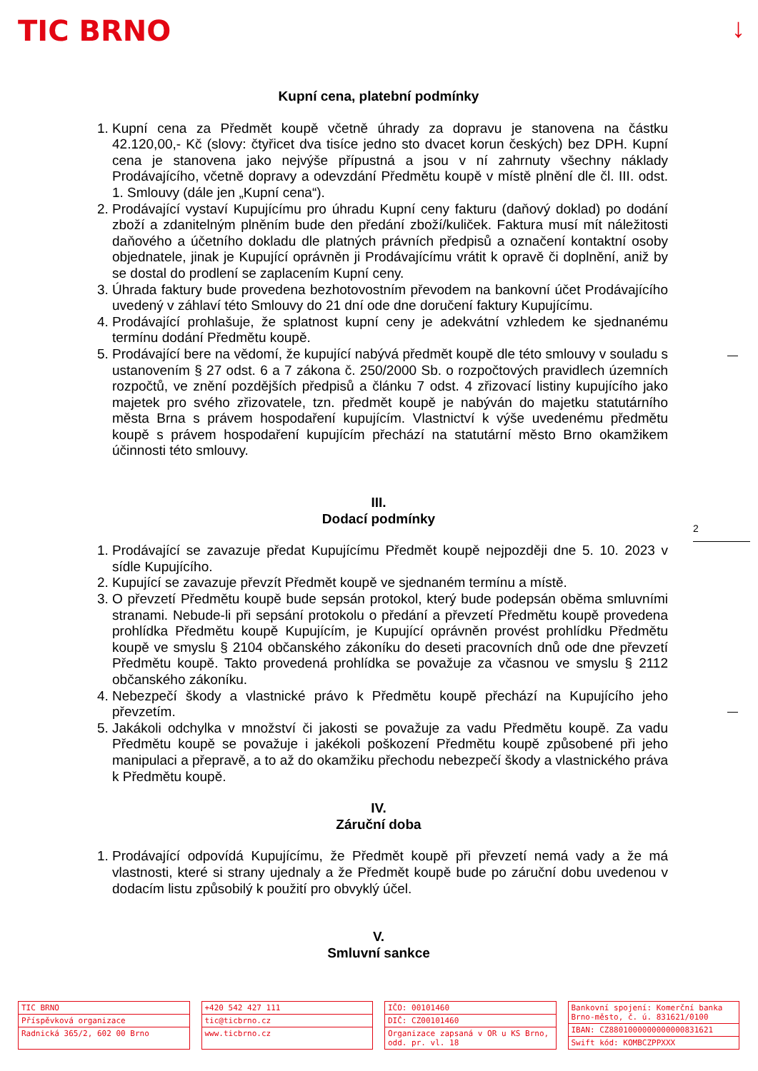TIC BRNO ↓
Kupní cena, platební podmínky
1. Kupní cena za Předmět koupě včetně úhrady za dopravu je stanovena na částku 42.120,00,- Kč (slovy: čtyřicet dva tisíce jedno sto dvacet korun českých) bez DPH. Kupní cena je stanovena jako nejvýše přípustná a jsou v ní zahrnuty všechny náklady Prodávajícího, včetně dopravy a odevzdání Předmětu koupě v místě plnění dle čl. III. odst. 1. Smlouvy (dále jen „Kupní cena“).
2. Prodávající vystaví Kupujícímu pro úhradu Kupní ceny fakturu (daňový doklad) po dodání zboží a zdanitelným plněním bude den předání zboží/kuliček. Faktura musí mít náležitosti daňového a účetního dokladu dle platných právních předpisů a označení kontaktní osoby objednatele, jinak je Kupující oprávněn ji Prodávajícímu vrátit k opravě či doplnění, aniž by se dostal do prodlení se zaplacením Kupní ceny.
3. Úhrada faktury bude provedena bezhotovostním převodem na bankovní účet Prodávajícího uvedený v záhlaví této Smlouvy do 21 dní ode dne doručení faktury Kupujícímu.
4. Prodávající prohlašuje, že splatnost kupní ceny je adekvátní vzhledem ke sjednanému termínu dodání Předmětu koupě.
5. Prodávající bere na vědomí, že kupující nabývá předmět koupě dle této smlouvy v souladu s ustanovením § 27 odst. 6 a 7 zákona č. 250/2000 Sb. o rozpočtových pravidlech územních rozpočtů, ve znění pozdějších předpisů a článku 7 odst. 4 zřizovací listiny kupujícího jako majetek pro svého zřizovatele, tzn. předmět koupě je nabýván do majetku statutárního města Brna s právem hospodaření kupujícím. Vlastnictví k výše uvedenému předmětu koupě s právem hospodaření kupujícím přechází na statutární město Brno okamžikem účinnosti této smlouvy.
III.
Dodací podmínky
1. Prodávající se zavazuje předat Kupujícímu Předmět koupě nejpozději dne 5. 10. 2023 v sídle Kupujícího.
2. Kupující se zavazuje převzít Předmět koupě ve sjednaném termínu a místě.
3. O převzetí Předmětu koupě bude sepsán protokol, který bude podepsán oběma smluvními stranami. Nebude-li při sepsání protokolu o předání a převzetí Předmětu koupě provedena prohlídka Předmětu koupě Kupujícím, je Kupující oprávněn provést prohlídku Předmětu koupě ve smyslu § 2104 občanského zákoníku do deseti pracovních dnů ode dne převzetí Předmětu koupě. Takto provedená prohlídka se považuje za včasnou ve smyslu § 2112 občanského zákoníku.
4. Nebezpečí škody a vlastnické právo k Předmětu koupě přechází na Kupujícího jeho převzetím.
5. Jakákoli odchylka v množství či jakosti se považuje za vadu Předmětu koupě. Za vadu Předmětu koupě se považuje i jakékoli poškození Předmětu koupě způsobené při jeho manipulaci a přepravě, a to až do okamžiku přechodu nebezpečí škody a vlastnického práva k Předmětu koupě.
IV.
Záruční doba
1. Prodávající odpovídá Kupujícímu, že Předmět koupě při převzetí nemá vady a že má vlastnosti, které si strany ujednaly a že Předmět koupě bude po záruční dobu uvedenou v dodacím listu způsobilý k použití pro obvyklý účel.
V.
Smluvní sankce
2
TIC BRNO
Příspěvková organizace
Radnická 365/2, 602 00 Brno
+420 542 427 111
tic@ticbrno.cz
www.ticbrno.cz
IČO: 00101460
DIČ: CZ00101460
Organizace zapsaná v OR u KS Brno, odd. pr. vl. 18
Bankovní spojení: Komerční banka Brno-město, č. ú. 831621/0100
IBAN: CZ8801000000000000831621
Swift kód: KOMBCZPPXXX